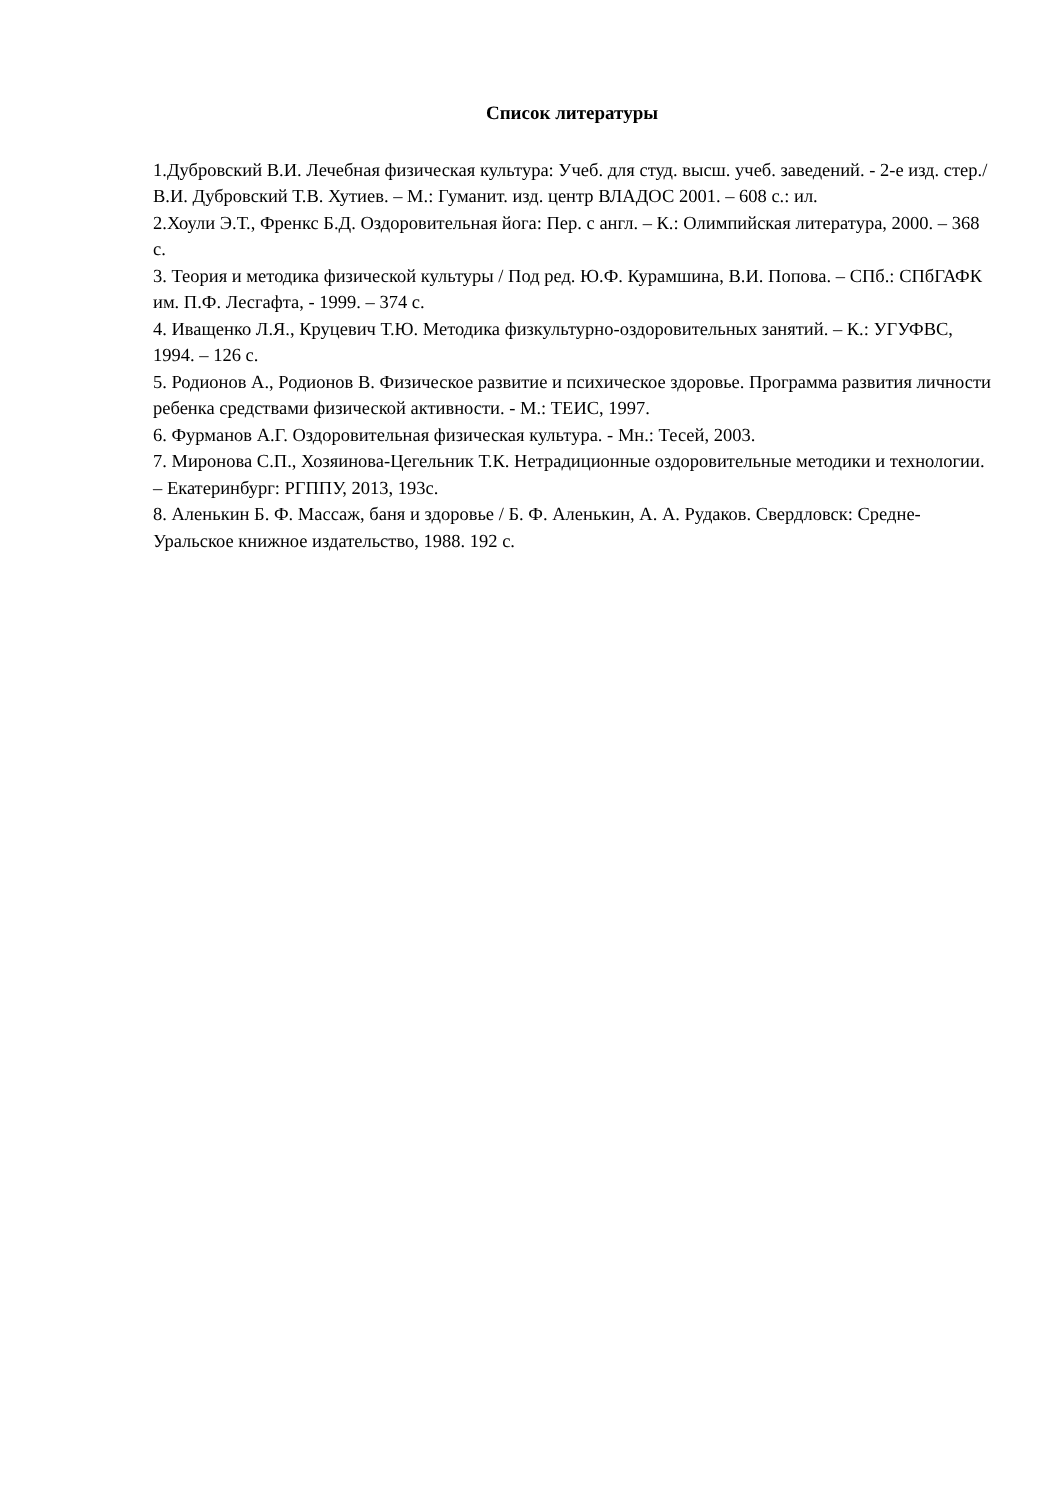Список литературы
1.Дубровский В.И. Лечебная физическая культура: Учеб. для студ. высш. учеб. заведений. - 2-е изд. стер./ В.И. Дубровский Т.В. Хутиев. – М.: Гуманит. изд. центр ВЛАДОС 2001. – 608 с.: ил.
2.Хоули Э.Т., Френкс Б.Д. Оздоровительная йога: Пер. с англ. – К.: Олимпийская литература, 2000. – 368 с.
3. Теория и методика физической культуры / Под ред. Ю.Ф. Курамшина, В.И. Попова. – СПб.: СПбГАФК им. П.Ф. Лесгафта, - 1999. – 374 с.
4. Иващенко Л.Я., Круцевич Т.Ю. Методика физкультурно-оздоровительных занятий. – К.: УГУФВС, 1994. – 126 с.
5. Родионов А., Родионов В. Физическое развитие и психическое здоровье. Программа развития личности ребенка средствами физической активности. - М.: ТЕИС, 1997.
6. Фурманов А.Г. Оздоровительная физическая культура. - Мн.: Тесей, 2003.
7. Миронова С.П., Хозяинова-Цегельник Т.К. Нетрадиционные оздоровительные методики и технологии. – Екатеринбург: РГППУ, 2013, 193с.
8. Аленькин Б. Ф. Массаж, баня и здоровье / Б. Ф. Аленькин, А. А. Рудаков. Свердловск: Средне-Уральское книжное издательство, 1988. 192 с.